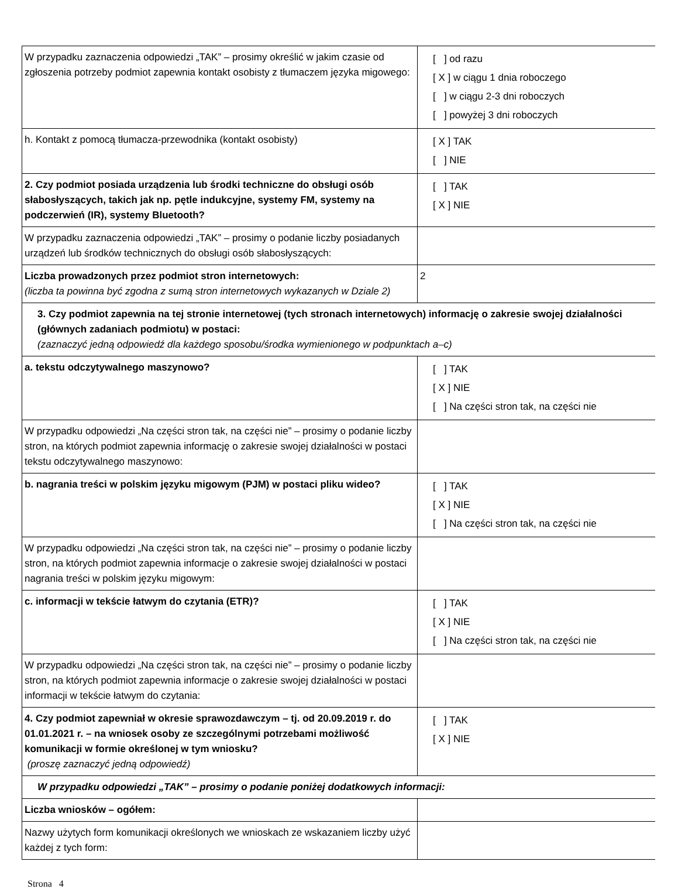| W przypadku zaznaczenia odpowiedzi „TAK” – prosimy określić w jakim czasie od zgłoszenia potrzeby podmiot zapewnia kontakt osobisty z tłumaczem języka migowego: | [ ] od razu [ X ] w ciągu 1 dnia roboczego [ ] w ciągu 2-3 dni roboczych [ ] powyżej 3 dni roboczych |
| h. Kontakt z pomocą tłumacza-przewodnika (kontakt osobisty) | [ X ] TAK [ ] NIE |
| 2. Czy podmiot posiada urządzenia lub środki techniczne do obsługi osób słabosłyszących, takich jak np. pętle indukcyjne, systemy FM, systemy na podczerwień (IR), systemy Bluetooth? | [ ] TAK [ X ] NIE |
| W przypadku zaznaczenia odpowiedzi „TAK” – prosimy o podanie liczby posiadanych urządzeń lub środków technicznych do obsługi osób słabosłyszących: | |
| Liczba prowadzonych przez podmiot stron internetowych: (liczba ta powinna być zgodna z sumą stron internetowych wykazanych w Dziale 2) | 2 |
| 3. Czy podmiot zapewnia na tej stronie internetowej (tych stronach internetowych) informację o zakresie swojej działalności (głównych zadaniach podmiotu) w postaci: (zaznaczyć jedną odpowiedź dla każdego sposobu/środka wymienionego w podpunktach a–c) | |
| a. tekstu odczytywalnego maszynowo? | [ ] TAK [ X ] NIE [ ] Na części stron tak, na części nie |
| W przypadku odpowiedzi „Na części stron tak, na części nie” – prosimy o podanie liczby stron, na których podmiot zapewnia informację o zakresie swojej działalności w postaci tekstu odczytywalnego maszynowo: | |
| b. nagrania treści w polskim języku migowym (PJM) w postaci pliku wideo? | [ ] TAK [ X ] NIE [ ] Na części stron tak, na części nie |
| W przypadku odpowiedzi „Na części stron tak, na części nie” – prosimy o podanie liczby stron, na których podmiot zapewnia informacje o zakresie swojej działalności w postaci nagrania treści w polskim języku migowym: | |
| c. informacji w tekście łatwym do czytania (ETR)? | [ ] TAK [ X ] NIE [ ] Na części stron tak, na części nie |
| W przypadku odpowiedzi „Na części stron tak, na części nie” – prosimy o podanie liczby stron, na których podmiot zapewnia informacje o zakresie swojej działalności w postaci informacji w tekście łatwym do czytania: | |
| 4. Czy podmiot zapewniał w okresie sprawozdawczym – tj. od 20.09.2019 r. do 01.01.2021 r. – na wniosek osoby ze szczególnymi potrzebami możliwość komunikacji w formie określonej w tym wniosku? (proszę zaznaczyć jedną odpowiedź) | [ ] TAK [ X ] NIE |
| W przypadku odpowiedzi „TAK” – prosimy o podanie poniżej dodatkowych informacji: | |
| Liczba wniosków – ogółem: | |
| Nazwy użytych form komunikacji określonych we wnioskach ze wskazaniem liczby użyć każdej z tych form: | |
Strona 4